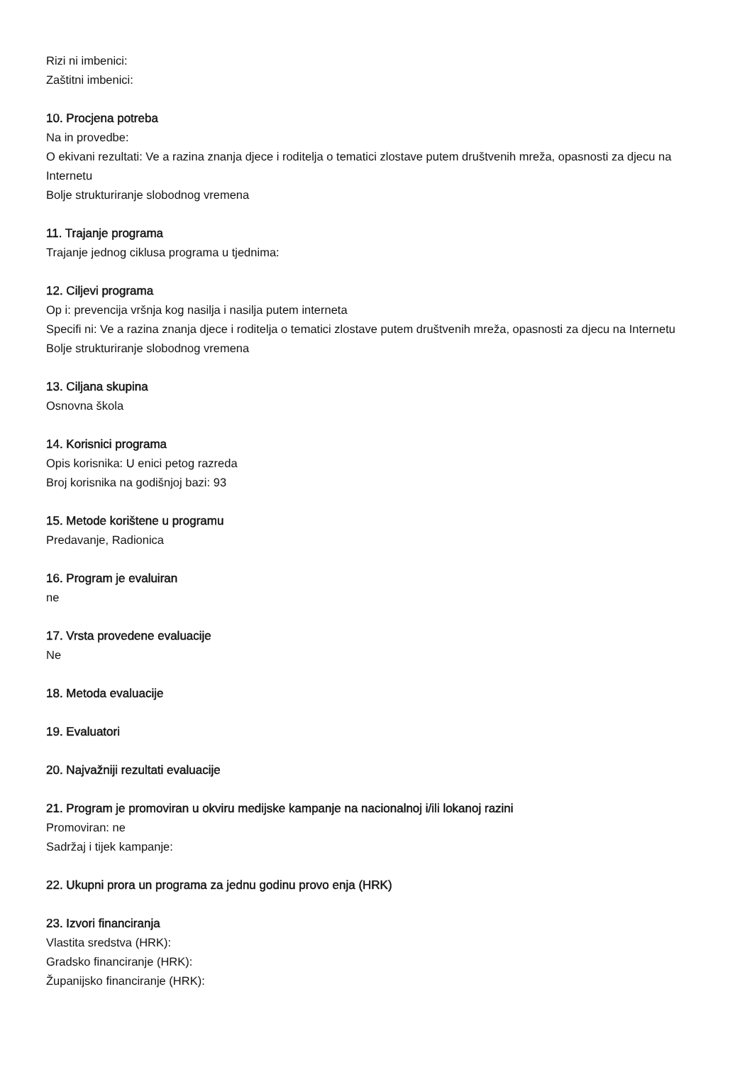Rizi ni imbenici:
Zaštitni imbenici:
10. Procjena potreba
Na in provedbe:
O ekivani rezultati: Ve a razina znanja djece i roditelja o tematici zlostave putem društvenih mreža, opasnosti za djecu na Internetu
Bolje strukturiranje slobodnog vremena
11. Trajanje programa
Trajanje jednog ciklusa programa u tjednima:
12. Ciljevi programa
Op i: prevencija vršnja kog nasilja i nasilja putem interneta
Specifi ni: Ve a razina znanja djece i roditelja o tematici zlostave putem društvenih mreža, opasnosti za djecu na Internetu
Bolje strukturiranje slobodnog vremena
13. Ciljana skupina
Osnovna škola
14. Korisnici programa
Opis korisnika: U enici petog razreda
Broj korisnika na godišnjoj bazi: 93
15. Metode korištene u programu
Predavanje, Radionica
16. Program je evaluiran
ne
17. Vrsta provedene evaluacije
Ne
18. Metoda evaluacije
19. Evaluatori
20. Najvažniji rezultati evaluacije
21. Program je promoviran u okviru medijske kampanje na nacionalnoj i/ili lokanoj razini
Promoviran: ne
Sadržaj i tijek kampanje:
22. Ukupni prora un programa za jednu godinu provo enja (HRK)
23. Izvori financiranja
Vlastita sredstva (HRK):
Gradsko financiranje (HRK):
Županijsko financiranje (HRK):